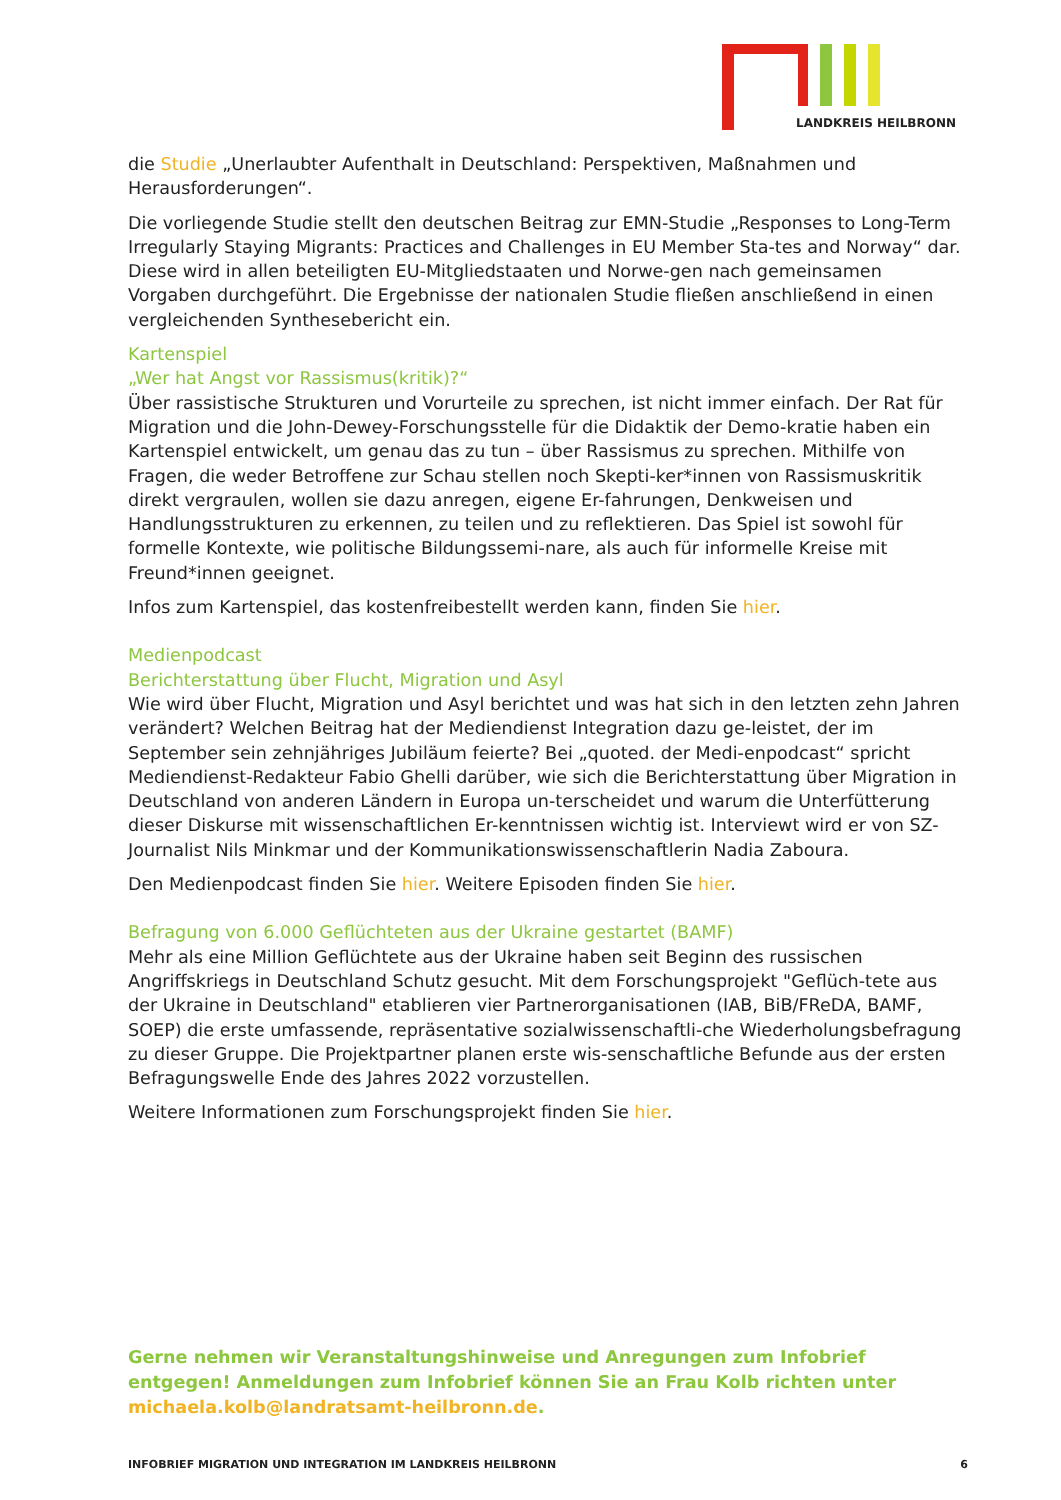LANDKREIS HEILBRONN
die Studie „Unerlaubter Aufenthalt in Deutschland: Perspektiven, Maßnahmen und Herausforderungen“.
Die vorliegende Studie stellt den deutschen Beitrag zur EMN-Studie „Responses to Long-Term Irregularly Staying Migrants: Practices and Challenges in EU Member Sta-tes and Norway“ dar. Diese wird in allen beteiligten EU-Mitgliedstaaten und Norwe-gen nach gemeinsamen Vorgaben durchgeführt. Die Ergebnisse der nationalen Studie fließen anschließend in einen vergleichenden Synthesebericht ein.
Kartenspiel
„Wer hat Angst vor Rassismus(kritik)?“
Über rassistische Strukturen und Vorurteile zu sprechen, ist nicht immer einfach. Der Rat für Migration und die John-Dewey-Forschungsstelle für die Didaktik der Demo-kratie haben ein Kartenspiel entwickelt, um genau das zu tun – über Rassismus zu sprechen. Mithilfe von Fragen, die weder Betroffene zur Schau stellen noch Skepti-ker*innen von Rassismuskritik direkt vergraulen, wollen sie dazu anregen, eigene Er-fahrungen, Denkweisen und Handlungsstrukturen zu erkennen, zu teilen und zu reflektieren. Das Spiel ist sowohl für formelle Kontexte, wie politische Bildungssemi-nare, als auch für informelle Kreise mit Freund*innen geeignet.
Infos zum Kartenspiel, das kostenfreibestellt werden kann, finden Sie hier.
Medienpodcast
Berichterstattung über Flucht, Migration und Asyl
Wie wird über Flucht, Migration und Asyl berichtet und was hat sich in den letzten zehn Jahren verändert? Welchen Beitrag hat der Mediendienst Integration dazu ge-leistet, der im September sein zehnjähriges Jubiläum feierte? Bei „quoted. der Medi-enpodcast“ spricht Mediendienst-Redakteur Fabio Ghelli darüber, wie sich die Berichterstattung über Migration in Deutschland von anderen Ländern in Europa un-terscheidet und warum die Unterfütterung dieser Diskurse mit wissenschaftlichen Er-kenntnissen wichtig ist. Interviewt wird er von SZ-Journalist Nils Minkmar und der Kommunikationswissenschaftlerin Nadia Zaboura.
Den Medienpodcast finden Sie hier. Weitere Episoden finden Sie hier.
Befragung von 6.000 Geflüchteten aus der Ukraine gestartet (BAMF)
Mehr als eine Million Geflüchtete aus der Ukraine haben seit Beginn des russischen Angriffskriegs in Deutschland Schutz gesucht. Mit dem Forschungsprojekt "Geflüch-tete aus der Ukraine in Deutschland" etablieren vier Partnerorganisationen (IAB, BiB/FReDA, BAMF, SOEP) die erste umfassende, repräsentative sozialwissenschaftli-che Wiederholungsbefragung zu dieser Gruppe. Die Projektpartner planen erste wis-senschaftliche Befunde aus der ersten Befragungswelle Ende des Jahres 2022 vorzustellen.
Weitere Informationen zum Forschungsprojekt finden Sie hier.
Gerne nehmen wir Veranstaltungshinweise und Anregungen zum Infobrief entgegen! Anmeldungen zum Infobrief können Sie an Frau Kolb richten unter michaela.kolb@landratsamt-heilbronn.de.
INFOBRIEF MIGRATION UND INTEGRATION IM LANDKREIS HEILBRONN 6